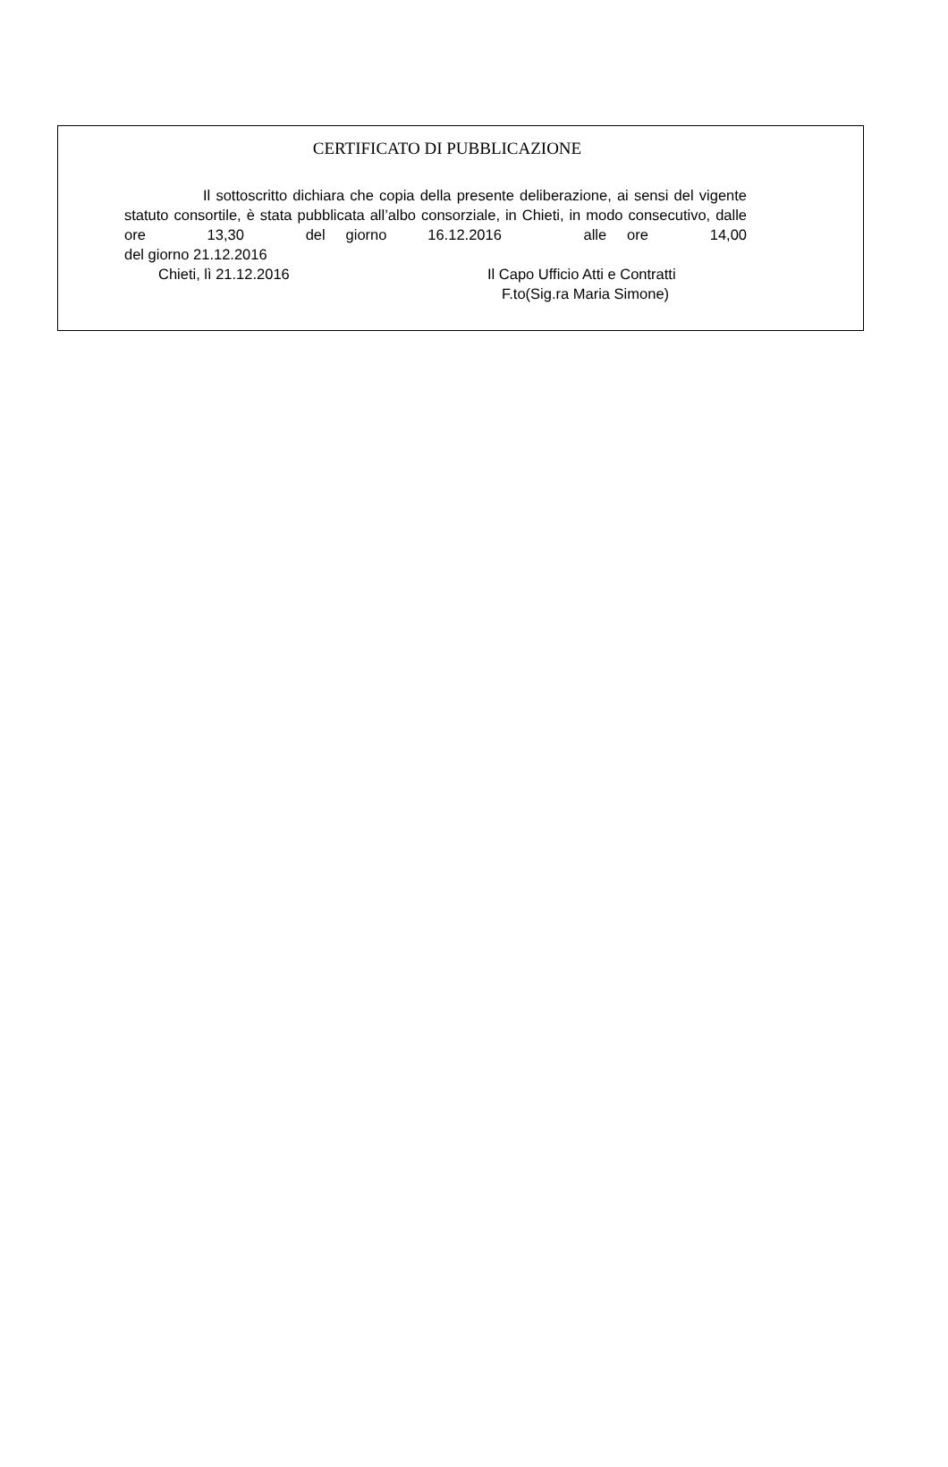CERTIFICATO DI PUBBLICAZIONE
Il sottoscritto dichiara che copia della presente deliberazione, ai sensi del vigente statuto consortile, è stata pubblicata all’albo consorziale, in Chieti, in modo consecutivo, dalle ore 13,30 del giorno 16.12.2016 alle ore 14,00
del giorno 21.12.2016
Chieti, lì 21.12.2016 Il Capo Ufficio Atti e Contratti
F.to(Sig.ra Maria Simone)